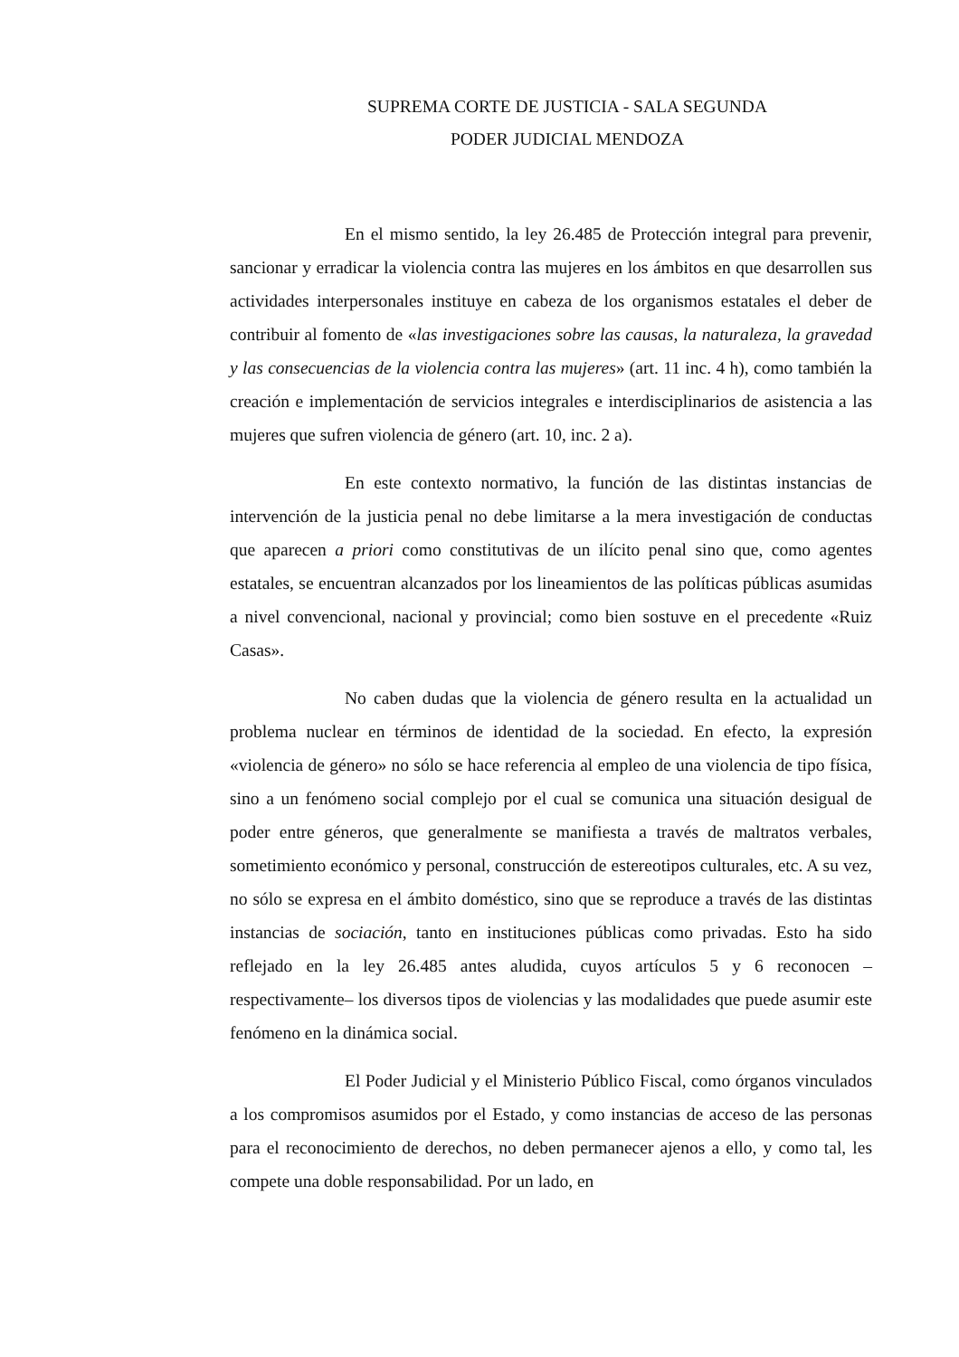SUPREMA CORTE DE JUSTICIA - SALA SEGUNDA
PODER JUDICIAL MENDOZA
En el mismo sentido, la ley 26.485 de Protección integral para prevenir, sancionar y erradicar la violencia contra las mujeres en los ámbitos en que desarrollen sus actividades interpersonales instituye en cabeza de los organismos estatales el deber de contribuir al fomento de «las investigaciones sobre las causas, la naturaleza, la gravedad y las consecuencias de la violencia contra las mujeres» (art. 11 inc. 4 h), como también la creación e implementación de servicios integrales e interdisciplinarios de asistencia a las mujeres que sufren violencia de género (art. 10, inc. 2 a).
En este contexto normativo, la función de las distintas instancias de intervención de la justicia penal no debe limitarse a la mera investigación de conductas que aparecen a priori como constitutivas de un ilícito penal sino que, como agentes estatales, se encuentran alcanzados por los lineamientos de las políticas públicas asumidas a nivel convencional, nacional y provincial; como bien sostuve en el precedente «Ruiz Casas».
No caben dudas que la violencia de género resulta en la actualidad un problema nuclear en términos de identidad de la sociedad. En efecto, la expresión «violencia de género» no sólo se hace referencia al empleo de una violencia de tipo física, sino a un fenómeno social complejo por el cual se comunica una situación desigual de poder entre géneros, que generalmente se manifiesta a través de maltratos verbales, sometimiento económico y personal, construcción de estereotipos culturales, etc. A su vez, no sólo se expresa en el ámbito doméstico, sino que se reproduce a través de las distintas instancias de sociación, tanto en instituciones públicas como privadas. Esto ha sido reflejado en la ley 26.485 antes aludida, cuyos artículos 5 y 6 reconocen –respectivamente– los diversos tipos de violencias y las modalidades que puede asumir este fenómeno en la dinámica social.
El Poder Judicial y el Ministerio Público Fiscal, como órganos vinculados a los compromisos asumidos por el Estado, y como instancias de acceso de las personas para el reconocimiento de derechos, no deben permanecer ajenos a ello, y como tal, les compete una doble responsabilidad. Por un lado, en